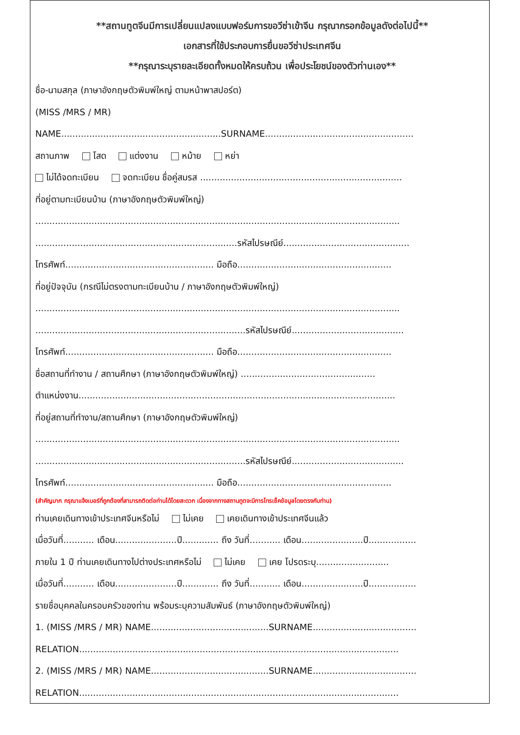**สถานทูตจีนมีการเปลี่ยนแปลงแบบฟอร์มการขอวีซ่าเข้าจีน กรุณากรอกข้อมูลดังต่อไปนี้**
เอกสารที่ใช้ประกอบการยื่นขอวีซ่าประเทศจีน
**กรุณาระบุรายละเอียดทั้งหมดให้ครบถ้วน เพื่อประโยชน์ของตัวท่านเอง**
ชื่อ-นามสกุล (ภาษาอังกฤษตัวพิมพ์ใหญ่ ตามหน้าพาสปอร์ต)
(MISS /MRS / MR)
NAME.........................................................SURNAME.....................................................
สถานภาพ โสด แต่งงาน หม้าย หย่า
ไม่ได้จดทะเบียน จดทะเบียน ชื่อคู่สมรส ........................................................................
ที่อยู่ตามทะเบียนบ้าน (ภาษาอังกฤษตัวพิมพ์ใหญ่)
..................................................................................................................................
........................................................................รหัสไปรษณีย์.............................................
โทรศัพท์..................................................... มือถือ.......................................................
ที่อยู่ปัจจุบัน (กรณีไม่ตรงตามทะเบียนบ้าน / ภาษาอังกฤษตัวพิมพ์ใหญ่)
..................................................................................................................................
...........................................................................รหัสไปรษณีย์........................................
โทรศัพท์..................................................... มือถือ.......................................................
ชื่อสถานที่ทำงาน / สถานศึกษา (ภาษาอังกฤษตัวพิมพ์ใหญ่) ................................................
ตำแหน่งงาน.................................................................................................................
ที่อยู่สถานที่ทำงาน/สถานศึกษา (ภาษาอังกฤษตัวพิมพ์ใหญ่)
..................................................................................................................................
...........................................................................รหัสไปรษณีย์........................................
โทรศัพท์..................................................... มือถือ.......................................................
(สำคัญมาก กรุณาแจ้งเบอร์ที่ถูกต้องที่สามารถติดต่อท่านได้โดยสะดวก เนื่องจากทางสถานทูตจะมีการโทรเช็คข้อมูลโดยตรงกับท่าน)
ท่านเคยเดินทางเข้าประเทศจีนหรือไม่ ไม่เคย เคยเดินทางเข้าประเทศจีนแล้ว
เมื่อวันที่........... เดือน......................ปี............. ถึง วันที่........... เดือน......................ปี.................
ภายใน 1 ปี ท่านเคยเดินทางไปต่างประเทศหรือไม่ ไม่เคย เคย โปรดระบุ..........................
เมื่อวันที่........... เดือน......................ปี............. ถึง วันที่........... เดือน......................ปี.................
รายชื่อบุคคลในครอบครัวของท่าน พร้อมระบุความสัมพันธ์ (ภาษาอังกฤษตัวพิมพ์ใหญ่)
1. (MISS /MRS / MR) NAME..........................................SURNAME.....................................
RELATION..................................................................................................................
2. (MISS /MRS / MR) NAME..........................................SURNAME.....................................
RELATION..................................................................................................................